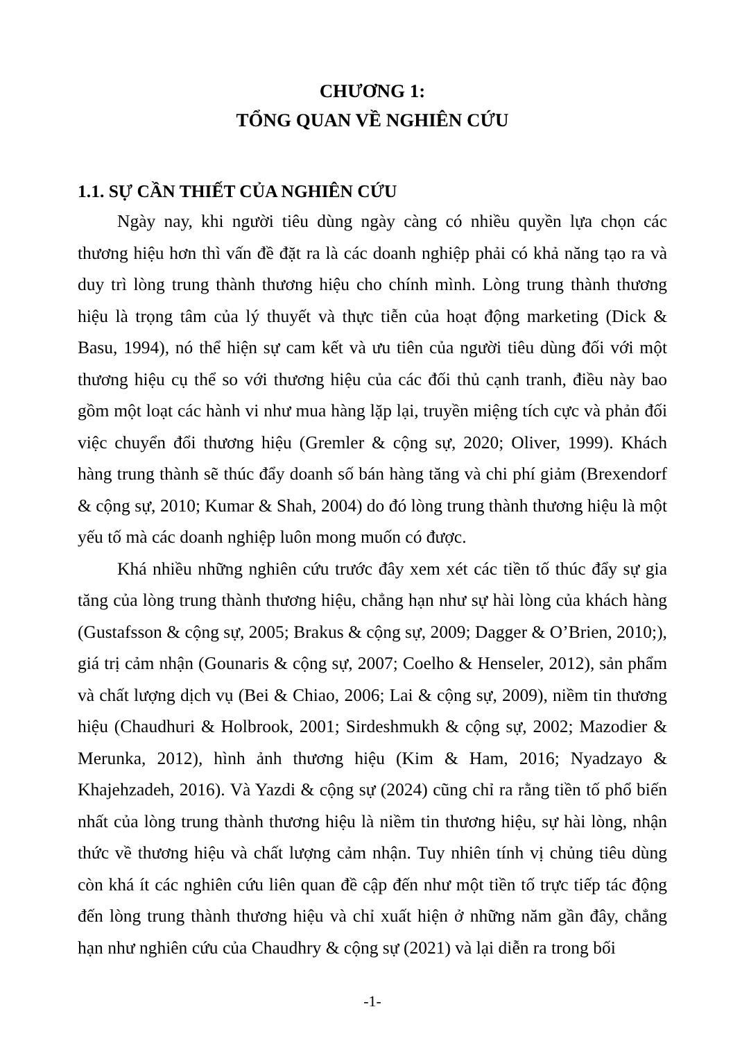CHƯƠNG 1:
TỔNG QUAN VỀ NGHIÊN CỨU
1.1. SỰ CẦN THIẾT CỦA NGHIÊN CỨU
Ngày nay, khi người tiêu dùng ngày càng có nhiều quyền lựa chọn các thương hiệu hơn thì vấn đề đặt ra là các doanh nghiệp phải có khả năng tạo ra và duy trì lòng trung thành thương hiệu cho chính mình. Lòng trung thành thương hiệu là trọng tâm của lý thuyết và thực tiễn của hoạt động marketing (Dick & Basu, 1994), nó thể hiện sự cam kết và ưu tiên của người tiêu dùng đối với một thương hiệu cụ thể so với thương hiệu của các đối thủ cạnh tranh, điều này bao gồm một loạt các hành vi như mua hàng lặp lại, truyền miệng tích cực và phản đối việc chuyển đổi thương hiệu (Gremler & cộng sự, 2020; Oliver, 1999). Khách hàng trung thành sẽ thúc đẩy doanh số bán hàng tăng và chi phí giảm (Brexendorf & cộng sự, 2010; Kumar & Shah, 2004) do đó lòng trung thành thương hiệu là một yếu tố mà các doanh nghiệp luôn mong muốn có được.
Khá nhiều những nghiên cứu trước đây xem xét các tiền tố thúc đẩy sự gia tăng của lòng trung thành thương hiệu, chẳng hạn như sự hài lòng của khách hàng (Gustafsson & cộng sự, 2005; Brakus & cộng sự, 2009; Dagger & O’Brien, 2010;), giá trị cảm nhận (Gounaris & cộng sự, 2007; Coelho & Henseler, 2012), sản phẩm và chất lượng dịch vụ (Bei & Chiao, 2006; Lai & cộng sự, 2009), niềm tin thương hiệu (Chaudhuri & Holbrook, 2001; Sirdeshmukh & cộng sự, 2002; Mazodier & Merunka, 2012), hình ảnh thương hiệu (Kim & Ham, 2016; Nyadzayo & Khajehzadeh, 2016). Và Yazdi & cộng sự (2024) cũng chỉ ra rằng tiền tố phổ biến nhất của lòng trung thành thương hiệu là niềm tin thương hiệu, sự hài lòng, nhận thức về thương hiệu và chất lượng cảm nhận. Tuy nhiên tính vị chủng tiêu dùng còn khá ít các nghiên cứu liên quan đề cập đến như một tiền tố trực tiếp tác động đến lòng trung thành thương hiệu và chỉ xuất hiện ở những năm gần đây, chẳng hạn như nghiên cứu của Chaudhry & cộng sự (2021) và lại diễn ra trong bối
-1-